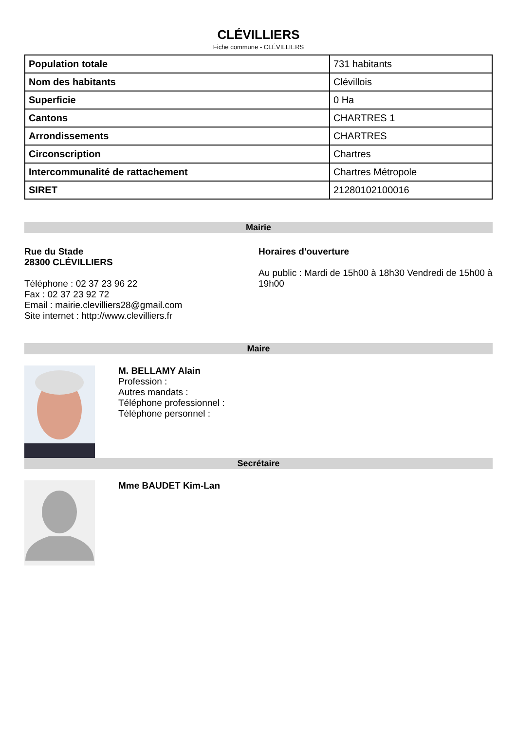CLÉVILLIERS
Fiche commune - CLÉVILLIERS
| Population totale | 731 habitants |
| Nom des habitants | Clévillois |
| Superficie | 0 Ha |
| Cantons | CHARTRES 1 |
| Arrondissements | CHARTRES |
| Circonscription | Chartres |
| Intercommunalité de rattachement | Chartres Métropole |
| SIRET | 21280102100016 |
Mairie
Rue du Stade
28300 CLÉVILLIERS
Téléphone : 02 37 23 96 22
Fax : 02 37 23 92 72
Email : mairie.clevilliers28@gmail.com
Site internet : http://www.clevilliers.fr
Horaires d'ouverture
Au public : Mardi de 15h00 à 18h30 Vendredi de 15h00 à 19h00
Maire
M. BELLAMY Alain
Profession :
Autres mandats :
Téléphone professionnel :
Téléphone personnel :
Secrétaire
Mme BAUDET Kim-Lan